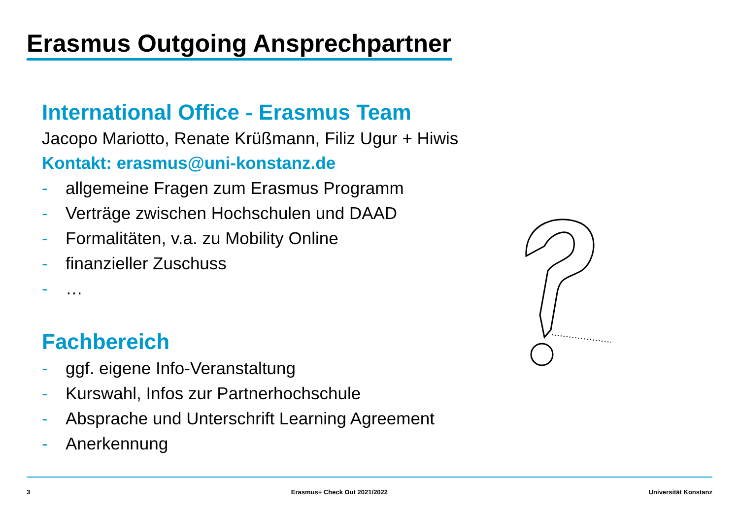Erasmus Outgoing Ansprechpartner
International Office - Erasmus Team
Jacopo Mariotto, Renate Krüßmann, Filiz Ugur + Hiwis
Kontakt: erasmus@uni-konstanz.de
- allgemeine Fragen zum Erasmus Programm
- Verträge zwischen Hochschulen und DAAD
- Formalitäten, v.a. zu Mobility Online
- finanzieller Zuschuss
- …
Fachbereich
- ggf. eigene Info-Veranstaltung
- Kurswahl, Infos zur Partnerhochschule
- Absprache und Unterschrift Learning Agreement
- Anerkennung
3 Erasmus+ Check Out 2021/2022 Universität Konstanz